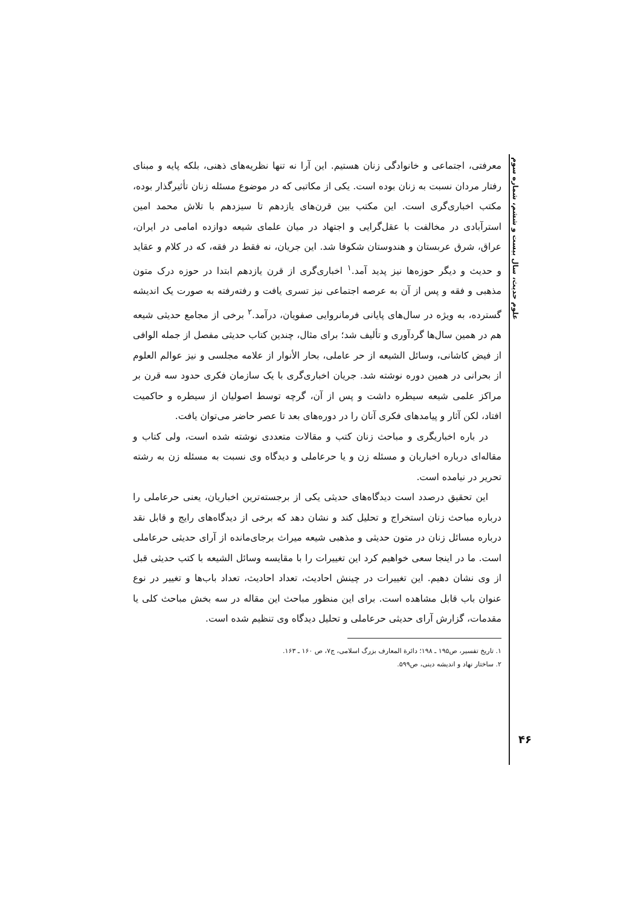علوم حدیث، سال بیست و ششم، شماره سوم
معرفتی، اجتماعی و خانوادگی زنان هستیم. این آرا نه تنها نظریه‌های ذهنی، بلکه پایه و مبنای رفتار مردان نسبت به زنان بوده است. یکی از مکاتبی که در موضوع مسئله زنان تأثیرگذار بوده، مکتب اخباری‌گری است. این مکتب بین قرن‌های یازدهم تا سیزدهم با تلاش محمد امین استرآبادی در مخالفت با عقل‌گرایی و اجتهاد در میان علمای شیعه دوازده امامی در ایران، عراق، شرق عربستان و هندوستان شکوفا شد. این جریان، نه فقط در فقه، که در کلام و عقاید و حدیث و دیگر حوزه‌ها نیز پدید آمد.<sup>۱</sup> اخباری‌گری از قرن یازدهم ابتدا در حوزه درک متون مذهبی و فقه و پس از آن به عرصه اجتماعی نیز تسری یافت و رفته‌رفته به صورت یک اندیشه گسترده، به ویژه در سال‌های پایانی فرمانروایی صفویان، درآمد.<sup>۲</sup> برخی از مجامع حدیثی شیعه هم در همین سال‌ها گردآوری و تألیف شد؛ برای مثال، چندین کتاب حدیثی مفصل از جمله الوافی از فیض کاشانی، وسائل الشیعه از حر عاملی، بحار الأنوار از علامه مجلسی و نیز عوالم العلوم از بحرانی در همین دوره نوشته شد. جریان اخباری‌گری با یک سازمان فکری حدود سه قرن بر مراکز علمی شیعه سیطره داشت و پس از آن، گرچه توسط اصولیان از سیطره و حاکمیت افتاد، لکن آثار و پیامدهای فکری آنان را در دوره‌های بعد تا عصر حاضر می‌توان یافت.
در باره اخباریگری و مباحث زنان کتب و مقالات متعددی نوشته شده است، ولی کتاب و مقاله‌ای درباره اخباریان و مسئله زن و یا حرعاملی و دیدگاه وی نسبت به مسئله زن به رشته تحریر در نیامده است.
این تحقیق درصدد است دیدگاه‌های حدیثی یکی از برجسته‌ترین اخباریان، یعنی حرعاملی را درباره مباحث زنان استخراج و تحلیل کند و نشان دهد که برخی از دیدگاه‌های رایج و قابل نقد درباره مسائل زنان در متون حدیثی و مذهبی شیعه میراث برجای‌مانده از آرای حدیثی حرعاملی است. ما در اینجا سعی خواهیم کرد این تغییرات را با مقایسه وسائل الشیعه با کتب حدیثی قبل از وی نشان دهیم. این تغییرات در چینش احادیث، تعداد احادیث، تعداد باب‌ها و تغییر در نوع عنوان باب قابل مشاهده است. برای این منظور مباحث این مقاله در سه بخش مباحث کلی یا مقدمات، گزارش آرای حدیثی حرعاملی و تحلیل دیدگاه وی تنظیم شده است.
۱. تاریخ تفسیر، ص۱۹۵ ـ ۱۹۸؛ دائرة المعارف بزرگ اسلامی، ج۷، ص ۱۶۰ ـ ۱۶۳.
۲. ساختار نهاد و اندیشه دینی، ص۵۹۹.
۴۶